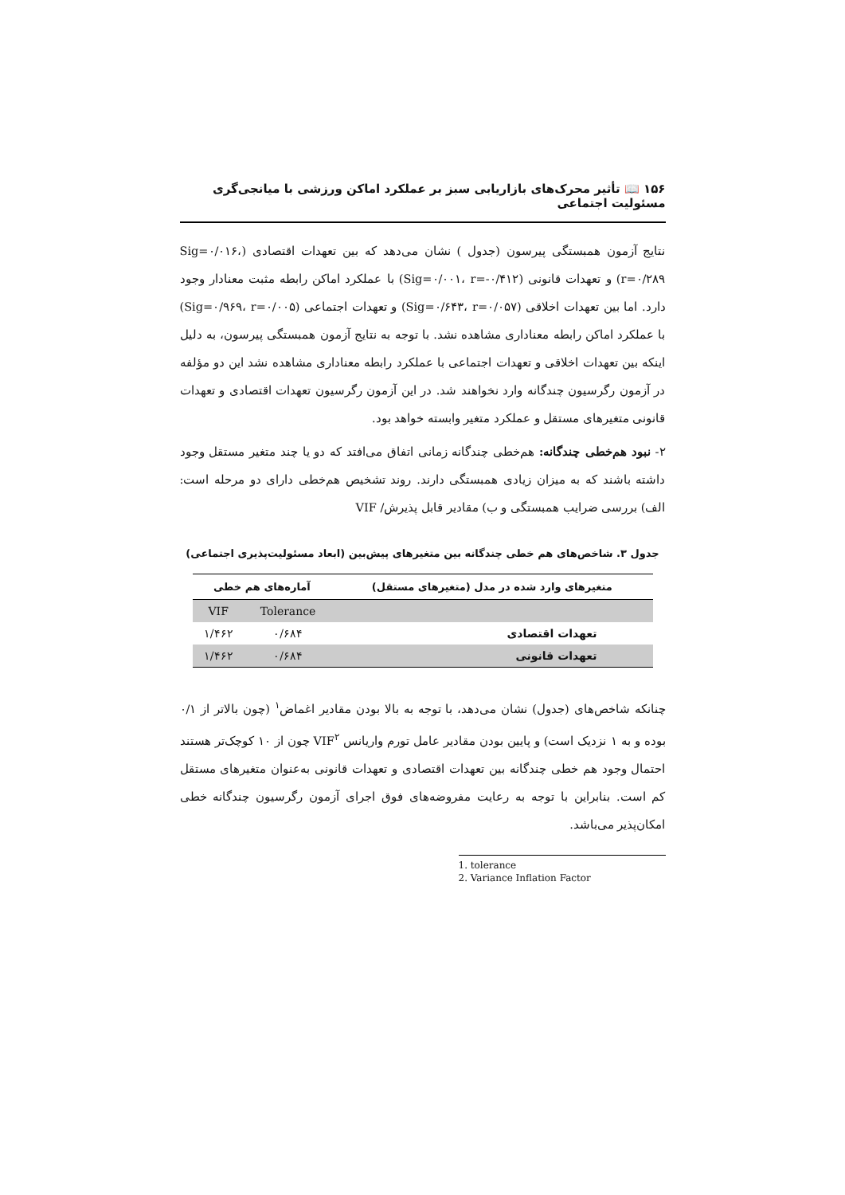۱۵۶ 📖 تأثیر محرک‌های بازاریابی سبز بر عملکرد اماکن ورزشی با میانجی‌گری مسئولیت اجتماعی
نتایج آزمون همبستگی پیرسون (جدول ) نشان می‌دهد که بین تعهدات اقتصادی (Sig=۰/۰۱۶، r=۰/۲۸۹) و تعهدات قانونی (Sig=۰/۰۰۱، r=-۰/۴۱۲) با عملکرد اماکن رابطه مثبت معنادار وجود دارد. اما بین تعهدات اخلاقی (Sig=۰/۶۴۳، r=۰/۰۵۷) و تعهدات اجتماعی (Sig=۰/۹۶۹، r=۰/۰۰۵) با عملکرد اماکن رابطه معناداری مشاهده نشد. با توجه به نتایج آزمون همبستگی پیرسون، به دلیل اینکه بین تعهدات اخلاقی و تعهدات اجتماعی با عملکرد رابطه معناداری مشاهده نشد این دو مؤلفه در آزمون رگرسیون چندگانه وارد نخواهند شد. در این آزمون رگرسیون تعهدات اقتصادی و تعهدات قانونی متغیرهای مستقل و عملکرد متغیر وابسته خواهد بود.
۲- نبود هم‌خطی چندگانه: هم‌خطی چندگانه زمانی اتفاق می‌افتد که دو یا چند متغیر مستقل وجود داشته باشند که به میزان زیادی همبستگی دارند. روند تشخیص هم‌خطی دارای دو مرحله است: الف) بررسی ضرایب همبستگی و ب) مقادیر قابل پذیرش/ VIF
جدول ۳. شاخص‌های هم خطی چندگانه بین متغیرهای پیش‌بین (ابعاد مسئولیت‌پذیری اجتماعی)
| متغیرهای وارد شده در مدل (متغیرهای مستقل) | آماره‌های هم خطی | |
| --- | --- | --- |
| | Tolerance | VIF |
| تعهدات اقتصادی | ۰/۶۸۴ | ۱/۴۶۲ |
| تعهدات قانونی | ۰/۶۸۴ | ۱/۴۶۲ |
چنانکه شاخص‌های (جدول) نشان می‌دهد، با توجه به بالا بودن مقادیر اغماض<sup>۱</sup> (چون بالاتر از ۰/۱ بوده و به ۱ نزدیک است) و پایین بودن مقادیر عامل تورم واریانس VIF<sup>۲</sup> چون از ۱۰ کوچک‌تر هستند احتمال وجود هم خطی چندگانه بین تعهدات اقتصادی و تعهدات قانونی به‌عنوان متغیرهای مستقل کم است. بنابراین با توجه به رعایت مفروضه‌های فوق اجرای آزمون رگرسیون چندگانه خطی امکان‌پذیر می‌باشد.
1. tolerance
2. Variance Inflation Factor